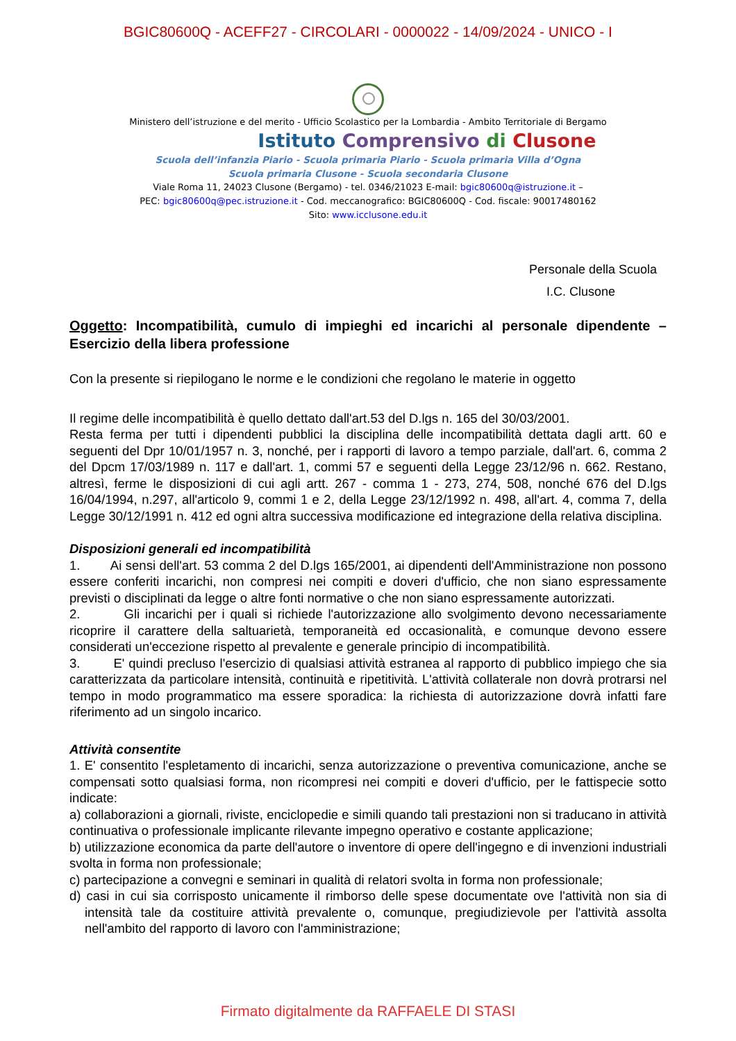BGIC80600Q - ACEFF27 - CIRCOLARI - 0000022 - 14/09/2024 - UNICO - I
Ministero dell’istruzione e del merito - Ufficio Scolastico per la Lombardia - Ambito Territoriale di Bergamo
Istituto Comprensivo di Clusone
Scuola dell’infanzia Piario - Scuola primaria Piario - Scuola primaria Villa d’Ogna
Scuola primaria Clusone - Scuola secondaria Clusone
Viale Roma 11, 24023 Clusone (Bergamo) - tel. 0346/21023 E-mail: bgic80600q@istruzione.it –
PEC: bgic80600q@pec.istruzione.it - Cod. meccanografico: BGIC80600Q - Cod. fiscale: 90017480162
Sito: www.icclusone.edu.it
Personale della Scuola
I.C. Clusone
Oggetto: Incompatibilità, cumulo di impieghi ed incarichi al personale dipendente – Esercizio della libera professione
Con la presente si riepilogano le norme e le condizioni che regolano le materie in oggetto
Il regime delle incompatibilità è quello dettato dall'art.53 del D.lgs n. 165 del 30/03/2001.
Resta ferma per tutti i dipendenti pubblici la disciplina delle incompatibilità dettata dagli artt. 60 e seguenti del Dpr 10/01/1957 n. 3, nonché, per i rapporti di lavoro a tempo parziale, dall'art. 6, comma 2 del Dpcm 17/03/1989 n. 117 e dall'art. 1, commi 57 e seguenti della Legge 23/12/96 n. 662. Restano, altresì, ferme le disposizioni di cui agli artt. 267 - comma 1 - 273, 274, 508, nonché 676 del D.lgs 16/04/1994, n.297, all'articolo 9, commi 1 e 2, della Legge 23/12/1992 n. 498, all'art. 4, comma 7, della Legge 30/12/1991 n. 412 ed ogni altra successiva modificazione ed integrazione della relativa disciplina.
Disposizioni generali ed incompatibilità
1. Ai sensi dell'art. 53 comma 2 del D.lgs 165/2001, ai dipendenti dell'Amministrazione non possono essere conferiti incarichi, non compresi nei compiti e doveri d'ufficio, che non siano espressamente previsti o disciplinati da legge o altre fonti normative o che non siano espressamente autorizzati.
2. Gli incarichi per i quali si richiede l'autorizzazione allo svolgimento devono necessariamente ricoprire il carattere della saltuarietà, temporaneità ed occasionalità, e comunque devono essere considerati un'eccezione rispetto al prevalente e generale principio di incompatibilità.
3. E' quindi precluso l'esercizio di qualsiasi attività estranea al rapporto di pubblico impiego che sia caratterizzata da particolare intensità, continuità e ripetitività. L'attività collaterale non dovrà protrarsi nel tempo in modo programmatico ma essere sporadica: la richiesta di autorizzazione dovrà infatti fare riferimento ad un singolo incarico.
Attività consentite
1. E' consentito l'espletamento di incarichi, senza autorizzazione o preventiva comunicazione, anche se compensati sotto qualsiasi forma, non ricompresi nei compiti e doveri d'ufficio, per le fattispecie sotto indicate:
a) collaborazioni a giornali, riviste, enciclopedie e simili quando tali prestazioni non si traducano in attività continuativa o professionale implicante rilevante impegno operativo e costante applicazione;
b) utilizzazione economica da parte dell'autore o inventore di opere dell'ingegno e di invenzioni industriali svolta in forma non professionale;
c) partecipazione a convegni e seminari in qualità di relatori svolta in forma non professionale;
d) casi in cui sia corrisposto unicamente il rimborso delle spese documentate ove l'attività non sia di intensità tale da costituire attività prevalente o, comunque, pregiudizievole per l'attività assolta nell'ambito del rapporto di lavoro con l'amministrazione;
Firmato digitalmente da RAFFAELE DI STASI